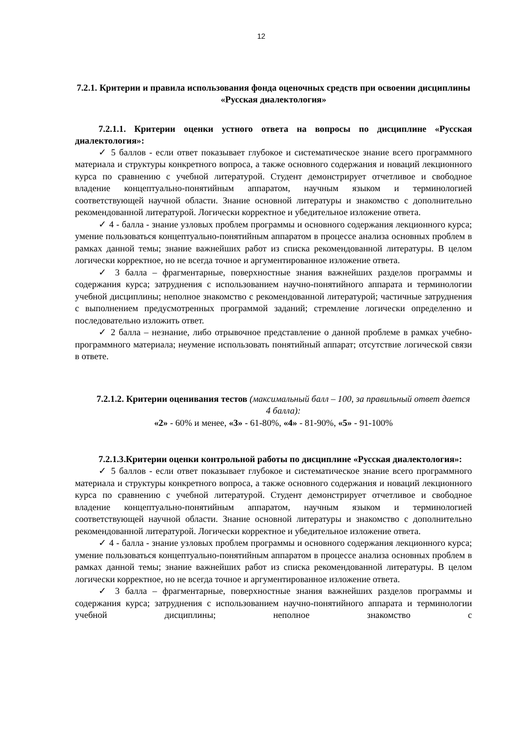12
7.2.1. Критерии и правила использования фонда оценочных средств при освоении дисциплины «Русская диалектология»
7.2.1.1. Критерии оценки устного ответа на вопросы по дисциплине «Русская диалектология»:
✓ 5 баллов - если ответ показывает глубокое и систематическое знание всего программного материала и структуры конкретного вопроса, а также основного содержания и новаций лекционного курса по сравнению с учебной литературой. Студент демонстрирует отчетливое и свободное владение концептуально-понятийным аппаратом, научным языком и терминологией соответствующей научной области. Знание основной литературы и знакомство с дополнительно рекомендованной литературой. Логически корректное и убедительное изложение ответа.
✓ 4 - балла - знание узловых проблем программы и основного содержания лекционного курса; умение пользоваться концептуально-понятийным аппаратом в процессе анализа основных проблем в рамках данной темы; знание важнейших работ из списка рекомендованной литературы. В целом логически корректное, но не всегда точное и аргументированное изложение ответа.
✓ 3 балла – фрагментарные, поверхностные знания важнейших разделов программы и содержания курса; затруднения с использованием научно-понятийного аппарата и терминологии учебной дисциплины; неполное знакомство с рекомендованной литературой; частичные затруднения с выполнением предусмотренных программой заданий; стремление логически определенно и последовательно изложить ответ.
✓ 2 балла – незнание, либо отрывочное представление о данной проблеме в рамках учебно-программного материала; неумение использовать понятийный аппарат; отсутствие логической связи в ответе.
7.2.1.2. Критерии оценивания тестов (максимальный балл – 100, за правильный ответ дается 4 балла):
«2» - 60% и менее, «3» - 61-80%, «4» - 81-90%, «5» - 91-100%
7.2.1.3.Критерии оценки контрольной работы по дисциплине «Русская диалектология»:
✓ 5 баллов - если ответ показывает глубокое и систематическое знание всего программного материала и структуры конкретного вопроса, а также основного содержания и новаций лекционного курса по сравнению с учебной литературой. Студент демонстрирует отчетливое и свободное владение концептуально-понятийным аппаратом, научным языком и терминологией соответствующей научной области. Знание основной литературы и знакомство с дополнительно рекомендованной литературой. Логически корректное и убедительное изложение ответа.
✓ 4 - балла - знание узловых проблем программы и основного содержания лекционного курса; умение пользоваться концептуально-понятийным аппаратом в процессе анализа основных проблем в рамках данной темы; знание важнейших работ из списка рекомендованной литературы. В целом логически корректное, но не всегда точное и аргументированное изложение ответа.
✓ 3 балла – фрагментарные, поверхностные знания важнейших разделов программы и содержания курса; затруднения с использованием научно-понятийного аппарата и терминологии учебной дисциплины; неполное знакомство с